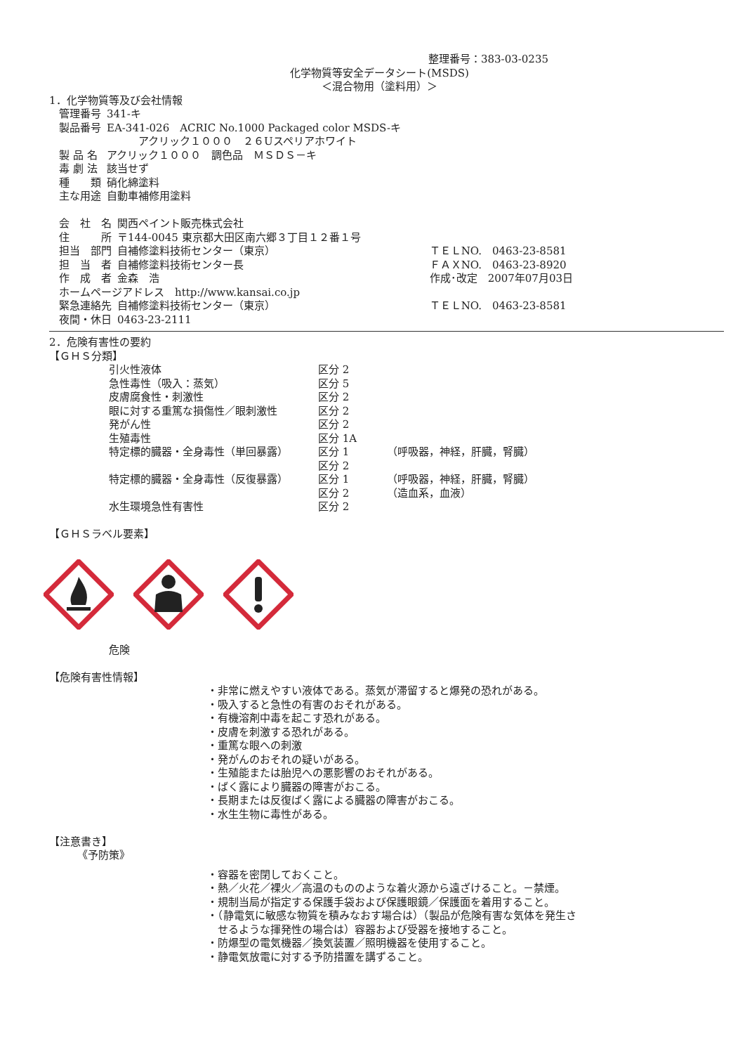整理番号：383-03-0235
化学物質等安全データシート(MSDS)
＜混合物用（塗料用）＞
1．化学物質等及び会社情報
| 管理番号 | 341-キ |
| 製品番号 | EA-341-026 ACRIC No.1000 Packaged color MSDS-キ アクリック１０００ ２６Uスペリアホワイト |
| 製 品 名 | アクリック１０００ 調色品 ＭＳＤＳ－キ |
| 毒 劇 法 | 該当せず |
| 種 類 | 硝化綿塗料 |
| 主な用途 | 自動車補修用塗料 |
| 会 社 名 | 関西ペイント販売株式会社 | |
| 住 所 | 〒144-0045 東京都大田区南六郷３丁目１２番１号 | |
| 担当 部門 | 自補修塗料技術センター（東京） | ＴＥＬNO. 0463-23-8581 |
| 担 当 者 | 自補修塗料技術センター長 | ＦＡＸNO. 0463-23-8920 |
| 作 成 者 | 金森 浩 | 作成･改定 2007年07月03日 |
| ホームページアドレス http://www.kansai.co.jp | | |
| 緊急連絡先 | 自補修塗料技術センター（東京） | ＴＥＬNO. 0463-23-8581 |
| 夜間・休日 | 0463-23-2111 | |
2．危険有害性の要約
【ＧＨＳ分類】
| 引火性液体 | 区分 2 | |
| 急性毒性（吸入：蒸気） | 区分 5 | |
| 皮膚腐食性・刺激性 | 区分 2 | |
| 眼に対する重篤な損傷性／眼刺激性 | 区分 2 | |
| 発がん性 | 区分 2 | |
| 生殖毒性 | 区分 1A | |
| 特定標的臓器・全身毒性（単回暴露） | 区分 1 | （呼吸器，神経，肝臓，腎臓） |
| | 区分 2 | |
| 特定標的臓器・全身毒性（反復暴露） | 区分 1 | （呼吸器，神経，肝臓，腎臓） |
| | 区分 2 | （造血系，血液） |
| 水生環境急性有害性 | 区分 2 | |
【ＧＨＳラベル要素】
危険
【危険有害性情報】
・非常に燃えやすい液体である。蒸気が滞留すると爆発の恐れがある。
・吸入すると急性の有害のおそれがある。
・有機溶剤中毒を起こす恐れがある。
・皮膚を刺激する恐れがある。
・重篤な眼への刺激
・発がんのおそれの疑いがある。
・生殖能または胎児への悪影響のおそれがある。
・ばく露により臓器の障害がおこる。
・長期または反復ばく露による臓器の障害がおこる。
・水生生物に毒性がある。
【注意書き】
《予防策》
・容器を密閉しておくこと。
・熱／火花／裸火／高温のもののような着火源から遠ざけること。－禁煙。
・規制当局が指定する保護手袋および保護眼鏡／保護面を着用すること。
・（静電気に敏感な物質を積みなおす場合は）（製品が危険有害な気体を発生さ
　せるような揮発性の場合は）容器および受器を接地すること。
・防爆型の電気機器／換気装置／照明機器を使用すること。
・静電気放電に対する予防措置を講ずること。